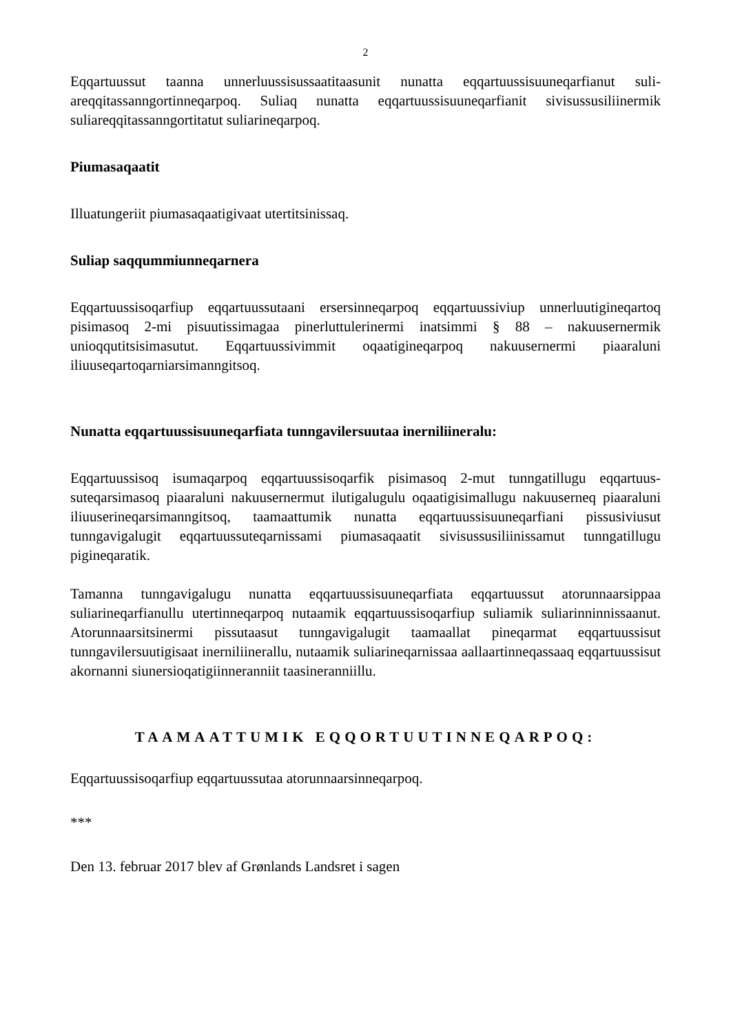2
Eqqartuussut taanna unnerluussisussaatitaasunit nunatta eqqartuussisuuneqarfianut suli­areqqitassanngortinneqarpoq. Suliaq nunatta eqqartuussisuuneqarfianit sivisussusiliinermik suliareqqitassanngortitatut suliarineqarpoq.
Piumasaqaatit
Illuatungeriit piumasaqaatigivaat utertitsinissaq.
Suliap saqqummiunneqarnera
Eqqartuussisoqarfiup eqqartuussutaani ersersinneqarpoq eqqartuussiviup unnerluutigi­neqartoq pisimasoq 2-mi pisuutissimagaa pinerluttulerinermi inatsimmi § 88 – nakuuser­nermik unioqqutitsisimasutut. Eqqartuussivimmit oqaatigineqarpoq nakuusernermi piaaral­uni iliuuseqartoqarniarsimanngitsoq.
Nunatta eqqartuussisuuneqarfiata tunngavilersuutaa inerniliineralu:
Eqqartuussisoq isumaqarpoq eqqartuussisoqarfik pisimasoq 2-mut tunngatillugu eqqartuus­suteqarsimasoq piaaraluni nakuusernermut ilutigalugulu oqaatigisimallugu nakuuserneq piaaraluni iliuuserineqarsimanngitsoq, taamaattumik nunatta eqqartuussisuuneqarfiani pis­susiviusut tunngavigalugit eqqartuussuteqarnissami piumasaqaatit sivisussusiliinissamut tunngatillugu pigineqaratik.
Tamanna tunngavigalugu nunatta eqqartuussisuuneqarfiata eqqartuussut atorunnaarsippaa suliarineqarfianullu utertinneqarpoq nutaamik eqqartuussisoqarfiup suliamik suliarinninnis­saanut. Atorunnaarsitsinermi pissutaasut tunngavigalugit taamaallat pineqarmat eqqartuussi­sut tunngavilersuutigisaat inerniliinerallu, nutaamik suliarineqarnissaa aallaartinneqassaaq eqqartuussisut akornanni siunersioqatigiinneranniit taasineranniillu.
TAAMAATTUMIK EQQORTUUTINNEQARPOQ:
Eqqartuussisoqarfiup eqqartuussutaa atorunnaarsinneqarpoq.
***
Den 13. februar 2017 blev af Grønlands Landsret i sagen